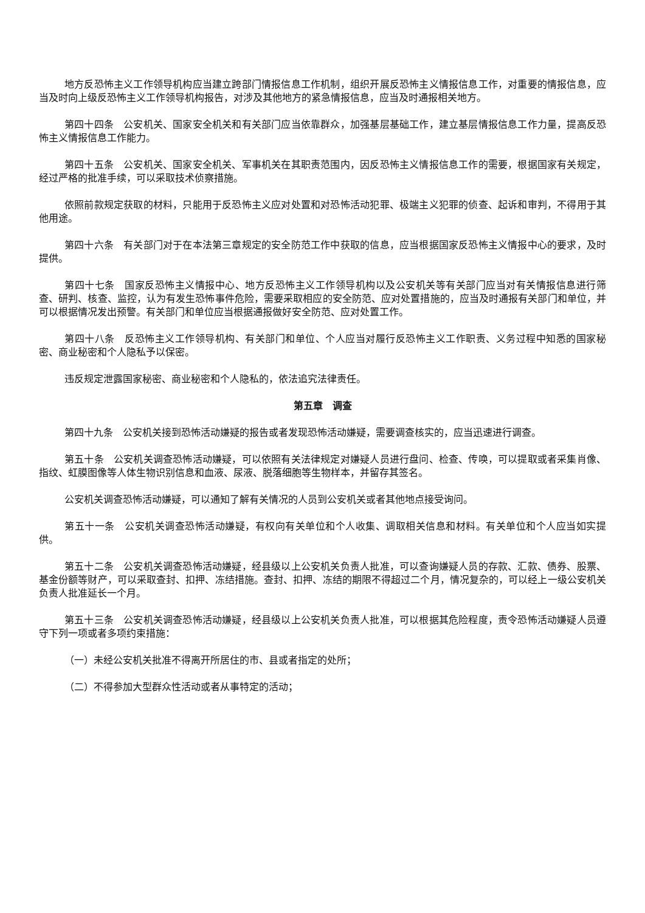地方反恐怖主义工作领导机构应当建立跨部门情报信息工作机制，组织开展反恐怖主义情报信息工作，对重要的情报信息，应当及时向上级反恐怖主义工作领导机构报告，对涉及其他地方的紧急情报信息，应当及时通报相关地方。
第四十四条　公安机关、国家安全机关和有关部门应当依靠群众，加强基层基础工作，建立基层情报信息工作力量，提高反恐怖主义情报信息工作能力。
第四十五条　公安机关、国家安全机关、军事机关在其职责范围内，因反恐怖主义情报信息工作的需要，根据国家有关规定，经过严格的批准手续，可以采取技术侦察措施。
依照前款规定获取的材料，只能用于反恐怖主义应对处置和对恐怖活动犯罪、极端主义犯罪的侦查、起诉和审判，不得用于其他用途。
第四十六条　有关部门对于在本法第三章规定的安全防范工作中获取的信息，应当根据国家反恐怖主义情报中心的要求，及时提供。
第四十七条　国家反恐怖主义情报中心、地方反恐怖主义工作领导机构以及公安机关等有关部门应当对有关情报信息进行筛查、研判、核查、监控，认为有发生恐怖事件危险，需要采取相应的安全防范、应对处置措施的，应当及时通报有关部门和单位，并可以根据情况发出预警。有关部门和单位应当根据通报做好安全防范、应对处置工作。
第四十八条　反恐怖主义工作领导机构、有关部门和单位、个人应当对履行反恐怖主义工作职责、义务过程中知悉的国家秘密、商业秘密和个人隐私予以保密。
违反规定泄露国家秘密、商业秘密和个人隐私的，依法追究法律责任。
第五章　调查
第四十九条　公安机关接到恐怖活动嫌疑的报告或者发现恐怖活动嫌疑，需要调查核实的，应当迅速进行调查。
第五十条　公安机关调查恐怖活动嫌疑，可以依照有关法律规定对嫌疑人员进行盘问、检查、传唤，可以提取或者采集肖像、指纹、虹膜图像等人体生物识别信息和血液、尿液、脱落细胞等生物样本，并留存其签名。
公安机关调查恐怖活动嫌疑，可以通知了解有关情况的人员到公安机关或者其他地点接受询问。
第五十一条　公安机关调查恐怖活动嫌疑，有权向有关单位和个人收集、调取相关信息和材料。有关单位和个人应当如实提供。
第五十二条　公安机关调查恐怖活动嫌疑，经县级以上公安机关负责人批准，可以查询嫌疑人员的存款、汇款、债券、股票、基金份额等财产，可以采取查封、扣押、冻结措施。查封、扣押、冻结的期限不得超过二个月，情况复杂的，可以经上一级公安机关负责人批准延长一个月。
第五十三条　公安机关调查恐怖活动嫌疑，经县级以上公安机关负责人批准，可以根据其危险程度，责令恐怖活动嫌疑人员遵守下列一项或者多项约束措施：
（一）未经公安机关批准不得离开所居住的市、县或者指定的处所；
（二）不得参加大型群众性活动或者从事特定的活动；